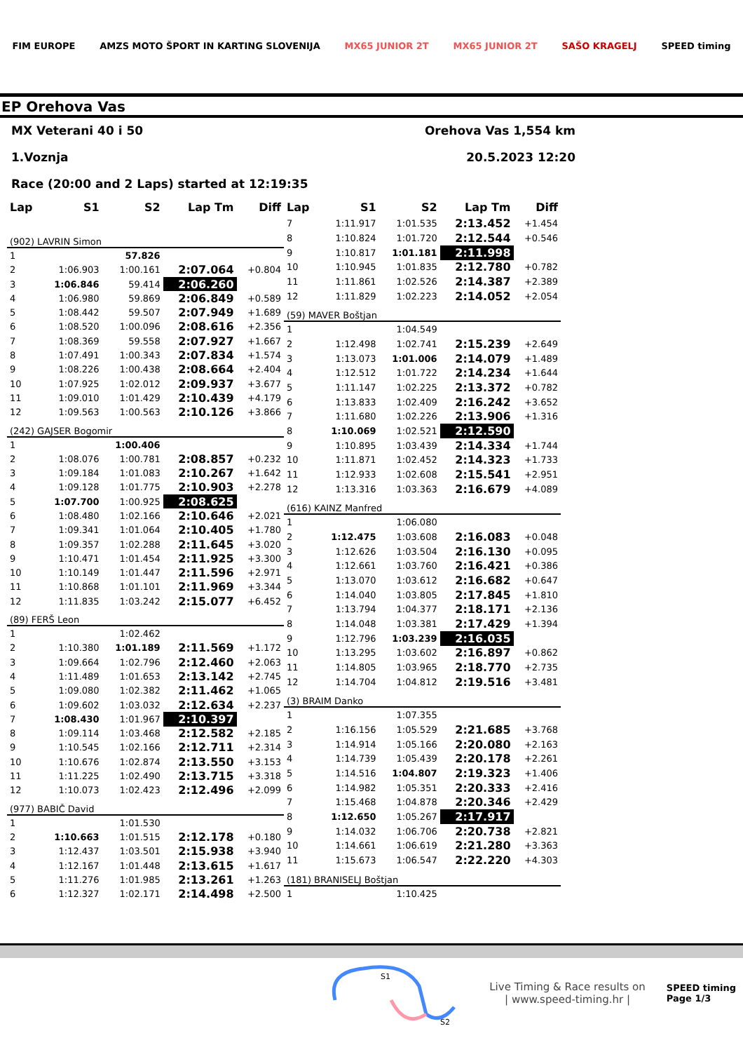FIM EUROPE AMZS MOTO ŠPORT IN KARTING SLOVENIJA MX65 JUNIOR 2T MX65 JUNIOR 2T SAŠO KRAGELJ SPEED timing
EP Orehova Vas
MX Veterani 40 i 50 Orehova Vas 1,554 km
1.Voznja 20.5.2023 12:20
Race (20:00 and 2 Laps) started at 12:19:35
| Lap | S1 | S2 | Lap Tm | Diff |
| --- | --- | --- | --- | --- |
| (902) LAVRIN Simon | | | | |
| 1 | | 57.826 | | |
| 2 | 1:06.903 | 1:00.161 | 2:07.064 | +0.804 |
| 3 | 1:06.846 | 59.414 | 2:06.260 | |
| 4 | 1:06.980 | 59.869 | 2:06.849 | +0.589 |
| 5 | 1:08.442 | 59.507 | 2:07.949 | +1.689 |
| 6 | 1:08.520 | 1:00.096 | 2:08.616 | +2.356 |
| 7 | 1:08.369 | 59.558 | 2:07.927 | +1.667 |
| 8 | 1:07.491 | 1:00.343 | 2:07.834 | +1.574 |
| 9 | 1:08.226 | 1:00.438 | 2:08.664 | +2.404 |
| 10 | 1:07.925 | 1:02.012 | 2:09.937 | +3.677 |
| 11 | 1:09.010 | 1:01.429 | 2:10.439 | +4.179 |
| 12 | 1:09.563 | 1:00.563 | 2:10.126 | +3.866 |
| (242) GAJSER Bogomir | | | | |
| 1 | | 1:00.406 | | |
| 2 | 1:08.076 | 1:00.781 | 2:08.857 | +0.232 |
| 3 | 1:09.184 | 1:01.083 | 2:10.267 | +1.642 |
| 4 | 1:09.128 | 1:01.775 | 2:10.903 | +2.278 |
| 5 | 1:07.700 | 1:00.925 | 2:08.625 | |
| 6 | 1:08.480 | 1:02.166 | 2:10.646 | +2.021 |
| 7 | 1:09.341 | 1:01.064 | 2:10.405 | +1.780 |
| 8 | 1:09.357 | 1:02.288 | 2:11.645 | +3.020 |
| 9 | 1:10.471 | 1:01.454 | 2:11.925 | +3.300 |
| 10 | 1:10.149 | 1:01.447 | 2:11.596 | +2.971 |
| 11 | 1:10.868 | 1:01.101 | 2:11.969 | +3.344 |
| 12 | 1:11.835 | 1:03.242 | 2:15.077 | +6.452 |
| (89) FERŠ Leon | | | | |
| 1 | | 1:02.462 | | |
| 2 | 1:10.380 | 1:01.189 | 2:11.569 | +1.172 |
| 3 | 1:09.664 | 1:02.796 | 2:12.460 | +2.063 |
| 4 | 1:11.489 | 1:01.653 | 2:13.142 | +2.745 |
| 5 | 1:09.080 | 1:02.382 | 2:11.462 | +1.065 |
| 6 | 1:09.602 | 1:03.032 | 2:12.634 | +2.237 |
| 7 | 1:08.430 | 1:01.967 | 2:10.397 | |
| 8 | 1:09.114 | 1:03.468 | 2:12.582 | +2.185 |
| 9 | 1:10.545 | 1:02.166 | 2:12.711 | +2.314 |
| 10 | 1:10.676 | 1:02.874 | 2:13.550 | +3.153 |
| 11 | 1:11.225 | 1:02.490 | 2:13.715 | +3.318 |
| 12 | 1:10.073 | 1:02.423 | 2:12.496 | +2.099 |
| (977) BABIČ David | | | | |
| 1 | | 1:01.530 | | |
| 2 | 1:10.663 | 1:01.515 | 2:12.178 | +0.180 |
| 3 | 1:12.437 | 1:03.501 | 2:15.938 | +3.940 |
| 4 | 1:12.167 | 1:01.448 | 2:13.615 | +1.617 |
| 5 | 1:11.276 | 1:01.985 | 2:13.261 | +1.263 |
| 6 | 1:12.327 | 1:02.171 | 2:14.498 | +2.500 |
| Lap | S1 | S2 | Lap Tm | Diff |
| --- | --- | --- | --- | --- |
| 7 | 1:11.917 | 1:01.535 | 2:13.452 | +1.454 |
| 8 | 1:10.824 | 1:01.720 | 2:12.544 | +0.546 |
| 9 | 1:10.817 | 1:01.181 | 2:11.998 | |
| 10 | 1:10.945 | 1:01.835 | 2:12.780 | +0.782 |
| 11 | 1:11.861 | 1:02.526 | 2:14.387 | +2.389 |
| 12 | 1:11.829 | 1:02.223 | 2:14.052 | +2.054 |
| (59) MAVER Boštjan | | | | |
| 1 | | 1:04.549 | | |
| 2 | 1:12.498 | 1:02.741 | 2:15.239 | +2.649 |
| 3 | 1:13.073 | 1:01.006 | 2:14.079 | +1.489 |
| 4 | 1:12.512 | 1:01.722 | 2:14.234 | +1.644 |
| 5 | 1:11.147 | 1:02.225 | 2:13.372 | +0.782 |
| 6 | 1:13.833 | 1:02.409 | 2:16.242 | +3.652 |
| 7 | 1:11.680 | 1:02.226 | 2:13.906 | +1.316 |
| 8 | 1:10.069 | 1:02.521 | 2:12.590 | |
| 9 | 1:10.895 | 1:03.439 | 2:14.334 | +1.744 |
| 10 | 1:11.871 | 1:02.452 | 2:14.323 | +1.733 |
| 11 | 1:12.933 | 1:02.608 | 2:15.541 | +2.951 |
| 12 | 1:13.316 | 1:03.363 | 2:16.679 | +4.089 |
| (616) KAINZ Manfred | | | | |
| 1 | | 1:06.080 | | |
| 2 | 1:12.475 | 1:03.608 | 2:16.083 | +0.048 |
| 3 | 1:12.626 | 1:03.504 | 2:16.130 | +0.095 |
| 4 | 1:12.661 | 1:03.760 | 2:16.421 | +0.386 |
| 5 | 1:13.070 | 1:03.612 | 2:16.682 | +0.647 |
| 6 | 1:14.040 | 1:03.805 | 2:17.845 | +1.810 |
| 7 | 1:13.794 | 1:04.377 | 2:18.171 | +2.136 |
| 8 | 1:14.048 | 1:03.381 | 2:17.429 | +1.394 |
| 9 | 1:12.796 | 1:03.239 | 2:16.035 | |
| 10 | 1:13.295 | 1:03.602 | 2:16.897 | +0.862 |
| 11 | 1:14.805 | 1:03.965 | 2:18.770 | +2.735 |
| 12 | 1:14.704 | 1:04.812 | 2:19.516 | +3.481 |
| (3) BRAIM Danko | | | | |
| 1 | | 1:07.355 | | |
| 2 | 1:16.156 | 1:05.529 | 2:21.685 | +3.768 |
| 3 | 1:14.914 | 1:05.166 | 2:20.080 | +2.163 |
| 4 | 1:14.739 | 1:05.439 | 2:20.178 | +2.261 |
| 5 | 1:14.516 | 1:04.807 | 2:19.323 | +1.406 |
| 6 | 1:14.982 | 1:05.351 | 2:20.333 | +2.416 |
| 7 | 1:15.468 | 1:04.878 | 2:20.346 | +2.429 |
| 8 | 1:12.650 | 1:05.267 | 2:17.917 | |
| 9 | 1:14.032 | 1:06.706 | 2:20.738 | +2.821 |
| 10 | 1:14.661 | 1:06.619 | 2:21.280 | +3.363 |
| 11 | 1:15.673 | 1:06.547 | 2:22.220 | +4.303 |
| (181) BRANISELJ Boštjan | | | | |
| 1 | | 1:10.425 | | |
S1
S2
Live Timing & Race results on
| www.speed-timing.hr |
SPEED timing
Page 1/3